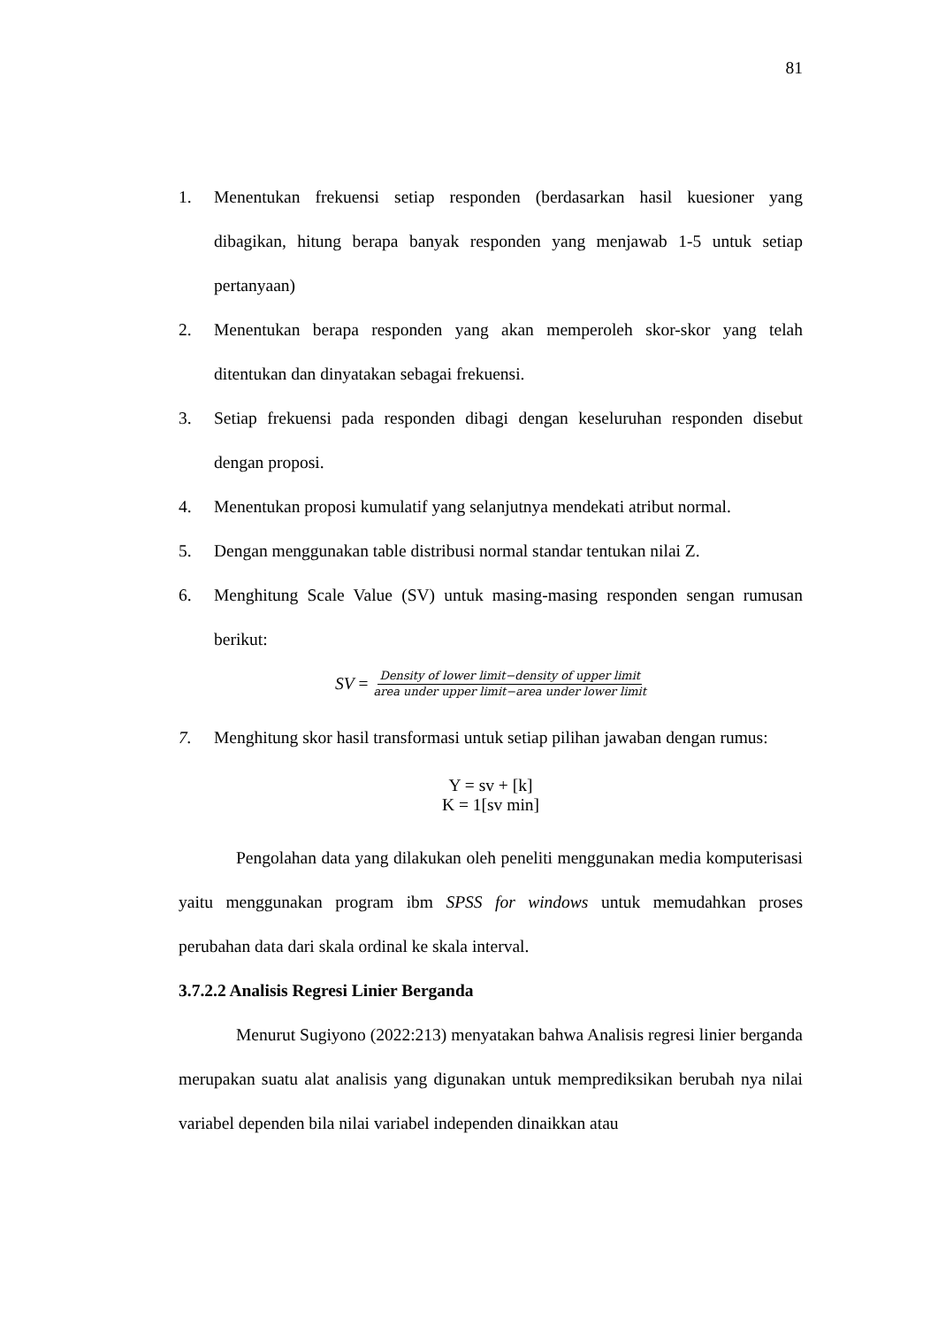81
1. Menentukan frekuensi setiap responden (berdasarkan hasil kuesioner yang dibagikan, hitung berapa banyak responden yang menjawab 1-5 untuk setiap pertanyaan)
2. Menentukan berapa responden yang akan memperoleh skor-skor yang telah ditentukan dan dinyatakan sebagai frekuensi.
3. Setiap frekuensi pada responden dibagi dengan keseluruhan responden disebut dengan proposi.
4. Menentukan proposi kumulatif yang selanjutnya mendekati atribut normal.
5. Dengan menggunakan table distribusi normal standar tentukan nilai Z.
6. Menghitung Scale Value (SV) untuk masing-masing responden sengan rumusan berikut:
SV = Density of lower limit−density of upper limit area under upper limit−area under lower limit
7. Menghitung skor hasil transformasi untuk setiap pilihan jawaban dengan rumus:
Y = sv + [k]
K = 1[sv min]
Pengolahan data yang dilakukan oleh peneliti menggunakan media komputerisasi yaitu menggunakan program ibm SPSS for windows untuk memudahkan proses perubahan data dari skala ordinal ke skala interval.
3.7.2.2 Analisis Regresi Linier Berganda
Menurut Sugiyono (2022:213) menyatakan bahwa Analisis regresi linier berganda merupakan suatu alat analisis yang digunakan untuk memprediksikan berubah nya nilai variabel dependen bila nilai variabel independen dinaikkan atau